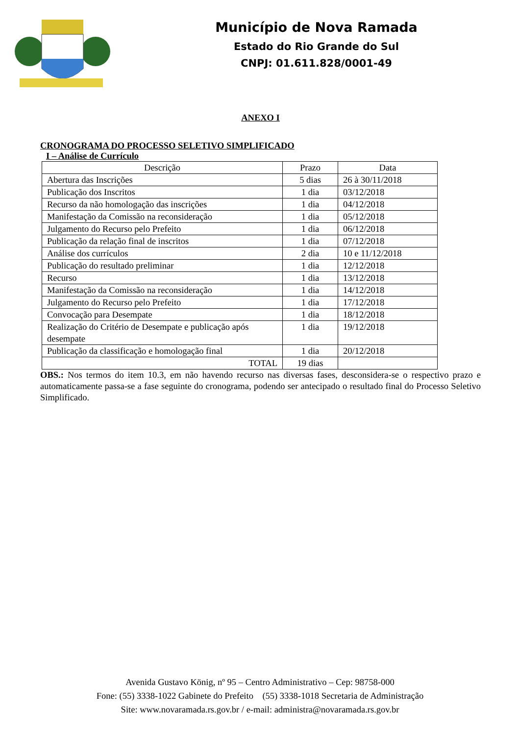Município de Nova Ramada
Estado do Rio Grande do Sul
CNPJ: 01.611.828/0001-49
ANEXO I
CRONOGRAMA DO PROCESSO SELETIVO SIMPLIFICADO
I – Análise de Currículo
| Descrição | Prazo | Data |
| --- | --- | --- |
| Abertura das Inscrições | 5 dias | 26 à 30/11/2018 |
| Publicação dos Inscritos | 1 dia | 03/12/2018 |
| Recurso da não homologação das inscrições | 1 dia | 04/12/2018 |
| Manifestação da Comissão na reconsideração | 1 dia | 05/12/2018 |
| Julgamento do Recurso pelo Prefeito | 1 dia | 06/12/2018 |
| Publicação da relação final de inscritos | 1 dia | 07/12/2018 |
| Análise dos currículos | 2 dia | 10 e 11/12/2018 |
| Publicação do resultado preliminar | 1 dia | 12/12/2018 |
| Recurso | 1 dia | 13/12/2018 |
| Manifestação da Comissão na reconsideração | 1 dia | 14/12/2018 |
| Julgamento do Recurso pelo Prefeito | 1 dia | 17/12/2018 |
| Convocação para Desempate | 1 dia | 18/12/2018 |
| Realização do Critério de Desempate e publicação após desempate | 1 dia | 19/12/2018 |
| Publicação da classificação e homologação final | 1 dia | 20/12/2018 |
| TOTAL | 19 dias | |
OBS.: Nos termos do item 10.3, em não havendo recurso nas diversas fases, desconsidera-se o respectivo prazo e automaticamente passa-se a fase seguinte do cronograma, podendo ser antecipado o resultado final do Processo Seletivo Simplificado.
Avenida Gustavo König, nº 95 – Centro Administrativo – Cep: 98758-000
Fone: (55) 3338-1022 Gabinete do Prefeito (55) 3338-1018 Secretaria de Administração
Site: www.novaramada.rs.gov.br / e-mail: administra@novaramada.rs.gov.br